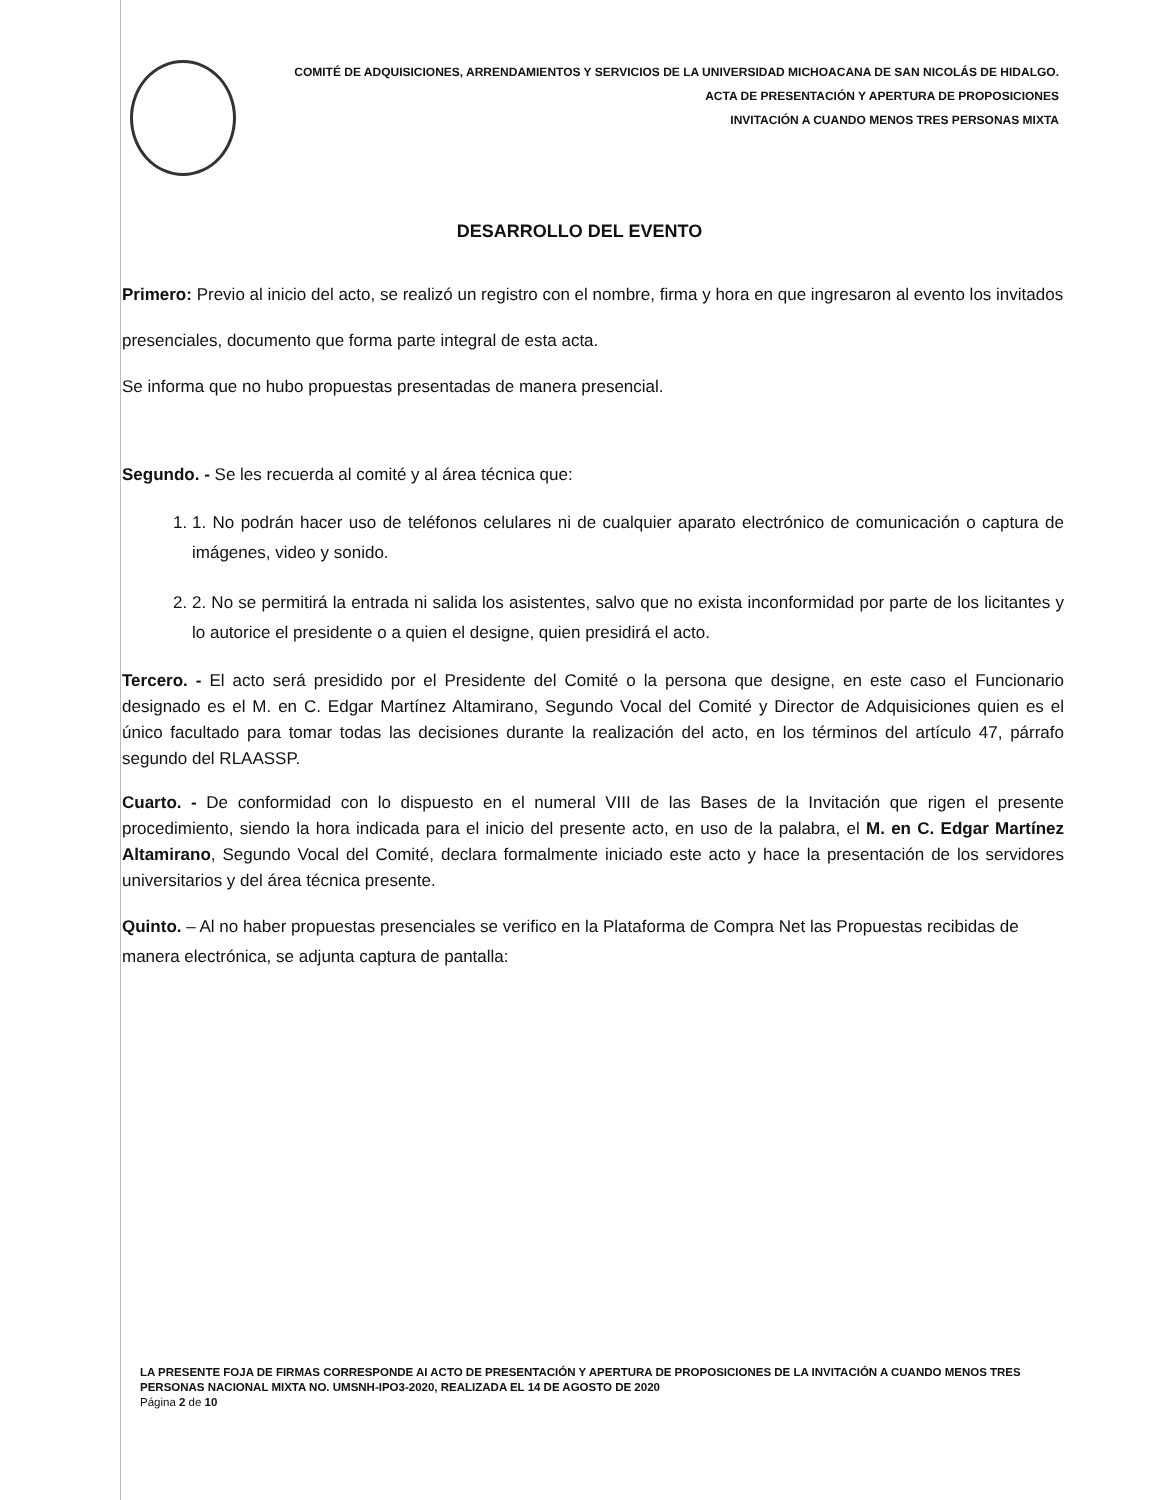COMITÉ DE ADQUISICIONES, ARRENDAMIENTOS Y SERVICIOS DE LA UNIVERSIDAD MICHOACANA DE SAN NICOLÁS DE HIDALGO.
ACTA DE PRESENTACIÓN Y APERTURA DE PROPOSICIONES
INVITACIÓN A CUANDO MENOS TRES PERSONAS MIXTA
DESARROLLO DEL EVENTO
Primero: Previo al inicio del acto, se realizó un registro con el nombre, firma y hora en que ingresaron al evento los invitados presenciales, documento que forma parte integral de esta acta.
Se informa que no hubo propuestas presentadas de manera presencial.
Segundo. - Se les recuerda al comité y al área técnica que:
1. 1. No podrán hacer uso de teléfonos celulares ni de cualquier aparato electrónico de comunicación o captura de imágenes, video y sonido.
2. 2. No se permitirá la entrada ni salida los asistentes, salvo que no exista inconformidad por parte de los licitantes y lo autorice el presidente o a quien el designe, quien presidirá el acto.
Tercero. - El acto será presidido por el Presidente del Comité o la persona que designe, en este caso el Funcionario designado es el M. en C. Edgar Martínez Altamirano, Segundo Vocal del Comité y Director de Adquisiciones quien es el único facultado para tomar todas las decisiones durante la realización del acto, en los términos del artículo 47, párrafo segundo del RLAASSP.
Cuarto. - De conformidad con lo dispuesto en el numeral VIII de las Bases de la Invitación que rigen el presente procedimiento, siendo la hora indicada para el inicio del presente acto, en uso de la palabra, el M. en C. Edgar Martínez Altamirano, Segundo Vocal del Comité, declara formalmente iniciado este acto y hace la presentación de los servidores universitarios y del área técnica presente.
Quinto. – Al no haber propuestas presenciales se verifico en la Plataforma de Compra Net las Propuestas recibidas de manera electrónica, se adjunta captura de pantalla:
LA PRESENTE FOJA DE FIRMAS CORRESPONDE AI ACTO DE PRESENTACIÓN Y APERTURA DE PROPOSICIONES DE LA INVITACIÓN A CUANDO MENOS TRES PERSONAS NACIONAL MIXTA NO. UMSNH-IPO3-2020, REALIZADA EL 14 DE AGOSTO DE 2020
Página 2 de 10